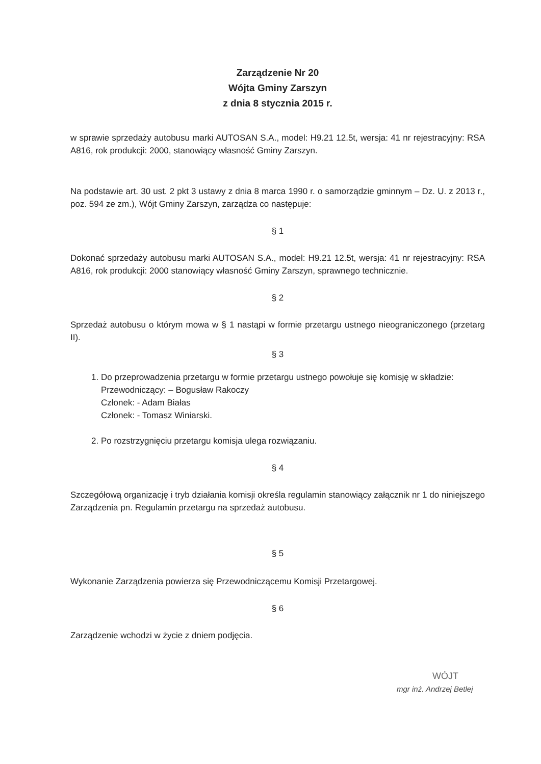Zarządzenie Nr 20
Wójta Gminy Zarszyn
z dnia 8 stycznia 2015 r.
w sprawie sprzedaży autobusu marki AUTOSAN S.A., model: H9.21 12.5t, wersja: 41 nr rejestracyjny: RSA A816, rok produkcji: 2000, stanowiący własność Gminy Zarszyn.
Na podstawie art. 30 ust. 2 pkt 3 ustawy z dnia 8 marca 1990 r. o samorządzie gminnym – Dz. U. z 2013 r., poz. 594 ze zm.), Wójt Gminy Zarszyn, zarządza co następuje:
§ 1
Dokonać sprzedaży autobusu marki AUTOSAN S.A., model: H9.21 12.5t, wersja: 41 nr rejestracyjny: RSA A816, rok produkcji: 2000 stanowiący własność Gminy Zarszyn, sprawnego technicznie.
§ 2
Sprzedaż autobusu o którym mowa w § 1 nastąpi w formie przetargu ustnego nieograniczonego (przetarg II).
§ 3
1. Do przeprowadzenia przetargu w formie przetargu ustnego powołuje się komisję w składzie:
Przewodniczący: – Bogusław Rakoczy
Członek: - Adam Białas
Członek: - Tomasz Winiarski.
2. Po rozstrzygnięciu przetargu komisja ulega rozwiązaniu.
§ 4
Szczegółową organizację i tryb działania komisji określa regulamin stanowiący załącznik nr 1 do niniejszego Zarządzenia pn. Regulamin przetargu na sprzedaż autobusu.
§ 5
Wykonanie Zarządzenia powierza się Przewodniczącemu Komisji Przetargowej.
§ 6
Zarządzenie wchodzi w życie z dniem podjęcia.
WÓJT
mgr inż. Andrzej Betlej